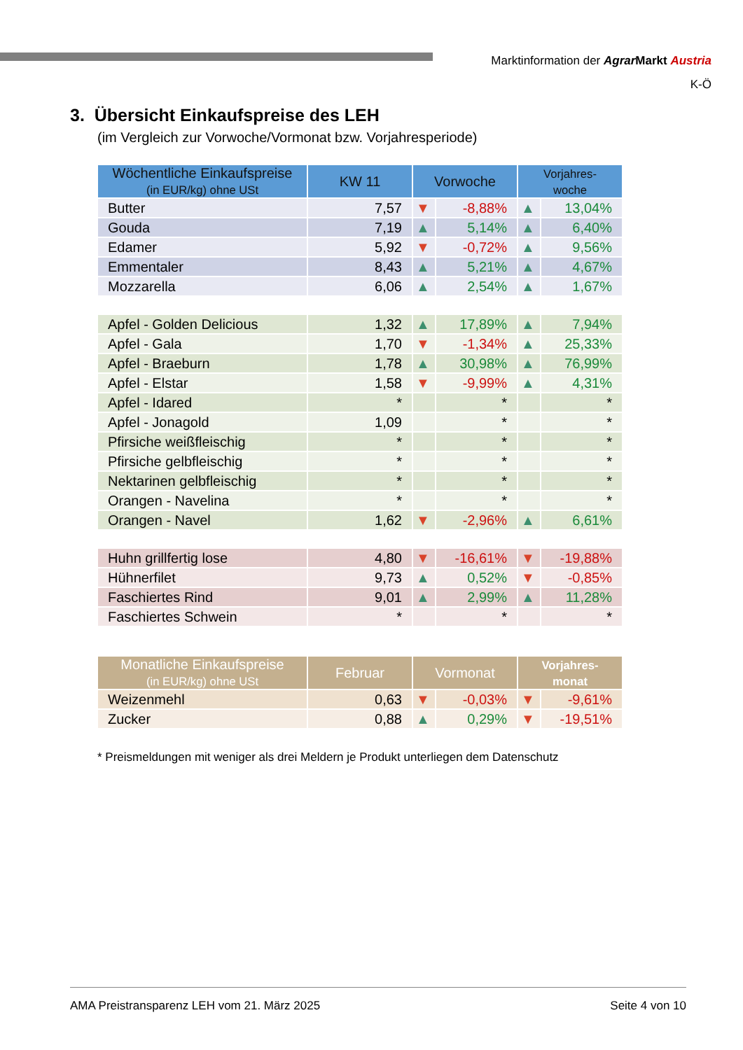Marktinformation der Agrar Markt Austria
K-Ö
3. Übersicht Einkaufspreise des LEH
(im Vergleich zur Vorwoche/Vormonat bzw. Vorjahresperiode)
| Wöchentliche Einkaufspreise (in EUR/kg) ohne USt | KW 11 | Vorwoche | | Vorjahres- woche | |
| --- | --- | --- | --- | --- | --- |
| Butter | 7,57 | ▼ | -8,88% | ▲ | 13,04% |
| Gouda | 7,19 | ▲ | 5,14% | ▲ | 6,40% |
| Edamer | 5,92 | ▼ | -0,72% | ▲ | 9,56% |
| Emmentaler | 8,43 | ▲ | 5,21% | ▲ | 4,67% |
| Mozzarella | 6,06 | ▲ | 2,54% | ▲ | 1,67% |
| Apfel - Golden Delicious | 1,32 | ▲ | 17,89% | ▲ | 7,94% |
| Apfel - Gala | 1,70 | ▼ | -1,34% | ▲ | 25,33% |
| Apfel - Braeburn | 1,78 | ▲ | 30,98% | ▲ | 76,99% |
| Apfel - Elstar | 1,58 | ▼ | -9,99% | ▲ | 4,31% |
| Apfel - Idared | * | | * | | * |
| Apfel - Jonagold | 1,09 | | * | | * |
| Pfirsiche weißfleischig | * | | * | | * |
| Pfirsiche gelbfleischig | * | | * | | * |
| Nektarinen gelbfleischig | * | | * | | * |
| Orangen - Navelina | * | | * | | * |
| Orangen - Navel | 1,62 | ▼ | -2,96% | ▲ | 6,61% |
| Huhn grillfertig lose | 4,80 | ▼ | -16,61% | ▼ | -19,88% |
| Hühnerfilet | 9,73 | ▲ | 0,52% | ▼ | -0,85% |
| Faschiertes Rind | 9,01 | ▲ | 2,99% | ▲ | 11,28% |
| Faschiertes Schwein | * | | * | | * |
| Monatliche Einkaufspreise (in EUR/kg) ohne USt | Februar | Vormonat | | Vorjahres- monat | |
| Weizenmehl | 0,63 | ▼ | -0,03% | ▼ | -9,61% |
| Zucker | 0,88 | ▲ | 0,29% | ▼ | -19,51% |
* Preismeldungen mit weniger als drei Meldern je Produkt unterliegen dem Datenschutz
AMA Preistransparenz LEH vom 21. März 2025 Seite 4 von 10